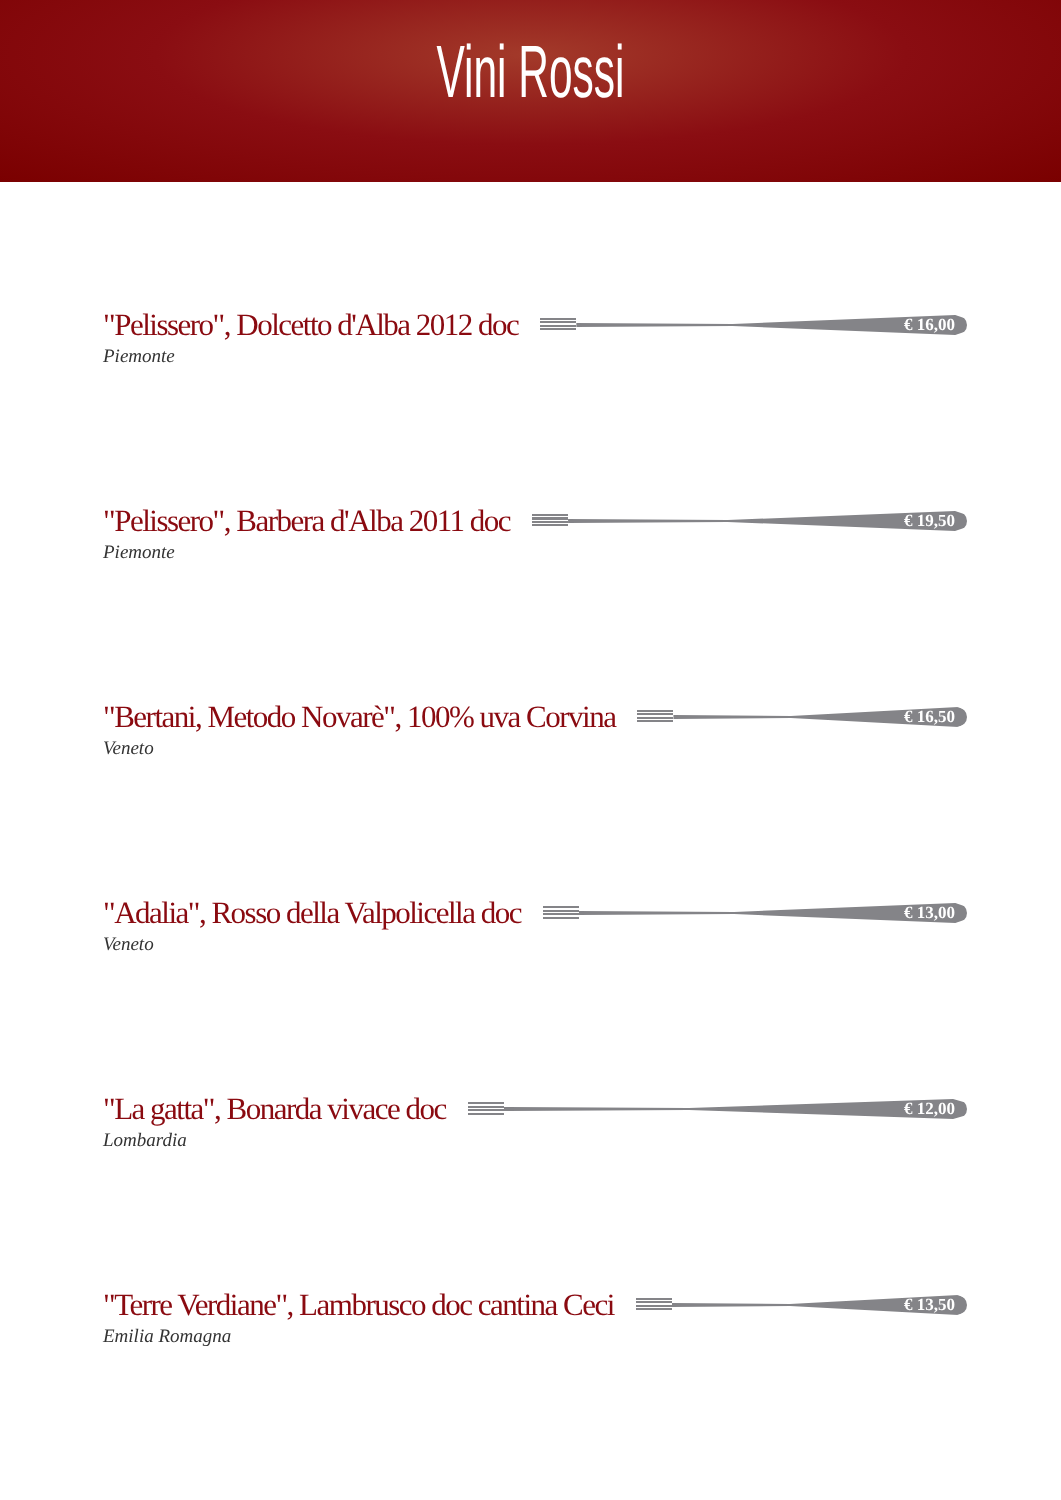Vini Rossi
"Pelissero", Dolcetto d'Alba 2012 doc
€ 16,00
Piemonte
"Pelissero", Barbera d'Alba 2011 doc
€ 19,50
Piemonte
"Bertani, Metodo Novarè", 100% uva Corvina
€ 16,50
Veneto
"Adalia", Rosso della Valpolicella doc
€ 13,00
Veneto
"La gatta", Bonarda vivace doc
€ 12,00
Lombardia
"Terre Verdiane", Lambrusco doc cantina Ceci
€ 13,50
Emilia Romagna